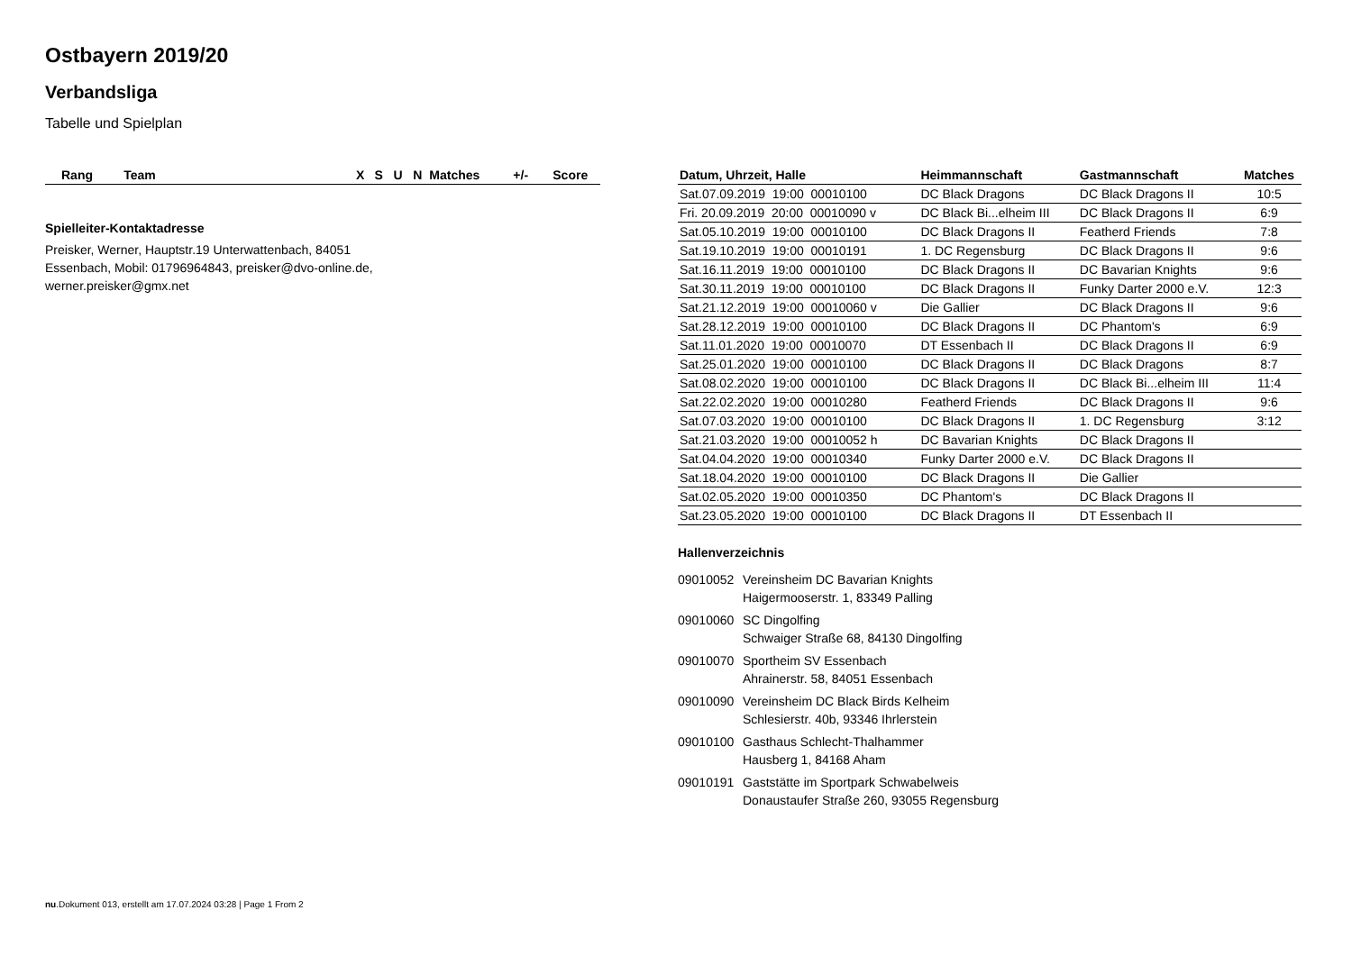Ostbayern 2019/20
Verbandsliga
Tabelle und Spielplan
| Rang | Team | X | S | U | N | Matches | +/- | Score |
| --- | --- | --- | --- | --- | --- | --- | --- | --- |
Spielleiter-Kontaktadresse
Preisker, Werner, Hauptstr.19 Unterwattenbach, 84051
Essenbach, Mobil: 01796964843, preisker@dvo-online.de,
werner.preisker@gmx.net
| Datum, Uhrzeit, Halle | Heimmannschaft | Gastmannschaft | Matches |
| --- | --- | --- | --- |
| Sat.07.09.2019 19:00 00010100 | DC Black Dragons | DC Black Dragons II | 10:5 |
| Fri. 20.09.2019 20:00 00010090 v | DC Black Bi...elheim III | DC Black Dragons II | 6:9 |
| Sat.05.10.2019 19:00 00010100 | DC Black Dragons II | Featherd Friends | 7:8 |
| Sat.19.10.2019 19:00 00010191 | 1. DC Regensburg | DC Black Dragons II | 9:6 |
| Sat.16.11.2019 19:00 00010100 | DC Black Dragons II | DC Bavarian Knights | 9:6 |
| Sat.30.11.2019 19:00 00010100 | DC Black Dragons II | Funky Darter 2000 e.V. | 12:3 |
| Sat.21.12.2019 19:00 00010060 v | Die Gallier | DC Black Dragons II | 9:6 |
| Sat.28.12.2019 19:00 00010100 | DC Black Dragons II | DC Phantom's | 6:9 |
| Sat.11.01.2020 19:00 00010070 | DT Essenbach II | DC Black Dragons II | 6:9 |
| Sat.25.01.2020 19:00 00010100 | DC Black Dragons II | DC Black Dragons | 8:7 |
| Sat.08.02.2020 19:00 00010100 | DC Black Dragons II | DC Black Bi...elheim III | 11:4 |
| Sat.22.02.2020 19:00 00010280 | Featherd Friends | DC Black Dragons II | 9:6 |
| Sat.07.03.2020 19:00 00010100 | DC Black Dragons II | 1. DC Regensburg | 3:12 |
| Sat.21.03.2020 19:00 00010052 h | DC Bavarian Knights | DC Black Dragons II | |
| Sat.04.04.2020 19:00 00010340 | Funky Darter 2000 e.V. | DC Black Dragons II | |
| Sat.18.04.2020 19:00 00010100 | DC Black Dragons II | Die Gallier | |
| Sat.02.05.2020 19:00 00010350 | DC Phantom's | DC Black Dragons II | |
| Sat.23.05.2020 19:00 00010100 | DC Black Dragons II | DT Essenbach II | |
Hallenverzeichnis
09010052 Vereinsheim DC Bavarian Knights
Haigermooserstr. 1, 83349 Palling
09010060 SC Dingolfing
Schwaiger Straße 68, 84130 Dingolfing
09010070 Sportheim SV Essenbach
Ahrainerstr. 58, 84051 Essenbach
09010090 Vereinsheim DC Black Birds Kelheim
Schlesierstr. 40b, 93346 Ihrlerstein
09010100 Gasthaus Schlecht-Thalhammer
Hausberg 1, 84168 Aham
09010191 Gaststätte im Sportpark Schwabelweis
Donaustaufer Straße 260, 93055 Regensburg
nu.Dokument 013, erstellt am 17.07.2024 03:28 | Page 1 From 2